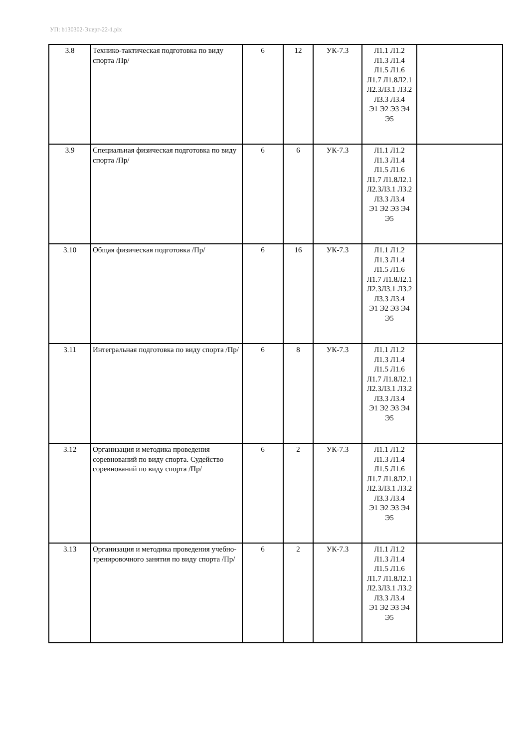УП: b130302-Энерг-22-1.plx
| 3.8 | Технико-тактическая подготовка по виду спорта /Пр/ | 6 | 12 | УК-7.3 | Л1.1 Л1.2 Л1.3 Л1.4 Л1.5 Л1.6 Л1.7 Л1.8Л2.1 Л2.3Л3.1 Л3.2 Л3.3 Л3.4 Э1 Э2 Э3 Э4 Э5 | |
| 3.9 | Специальная физическая подготовка по виду спорта /Пр/ | 6 | 6 | УК-7.3 | Л1.1 Л1.2 Л1.3 Л1.4 Л1.5 Л1.6 Л1.7 Л1.8Л2.1 Л2.3Л3.1 Л3.2 Л3.3 Л3.4 Э1 Э2 Э3 Э4 Э5 | |
| 3.10 | Общая физическая подготовка /Пр/ | 6 | 16 | УК-7.3 | Л1.1 Л1.2 Л1.3 Л1.4 Л1.5 Л1.6 Л1.7 Л1.8Л2.1 Л2.3Л3.1 Л3.2 Л3.3 Л3.4 Э1 Э2 Э3 Э4 Э5 | |
| 3.11 | Интегральная подготовка по виду спорта /Пр/ | 6 | 8 | УК-7.3 | Л1.1 Л1.2 Л1.3 Л1.4 Л1.5 Л1.6 Л1.7 Л1.8Л2.1 Л2.3Л3.1 Л3.2 Л3.3 Л3.4 Э1 Э2 Э3 Э4 Э5 | |
| 3.12 | Организация и методика проведения соревнований по виду спорта. Судейство соревнований по виду спорта /Пр/ | 6 | 2 | УК-7.3 | Л1.1 Л1.2 Л1.3 Л1.4 Л1.5 Л1.6 Л1.7 Л1.8Л2.1 Л2.3Л3.1 Л3.2 Л3.3 Л3.4 Э1 Э2 Э3 Э4 Э5 | |
| 3.13 | Организация и методика проведения учебно-тренировочного занятия по виду спорта /Пр/ | 6 | 2 | УК-7.3 | Л1.1 Л1.2 Л1.3 Л1.4 Л1.5 Л1.6 Л1.7 Л1.8Л2.1 Л2.3Л3.1 Л3.2 Л3.3 Л3.4 Э1 Э2 Э3 Э4 Э5 | |